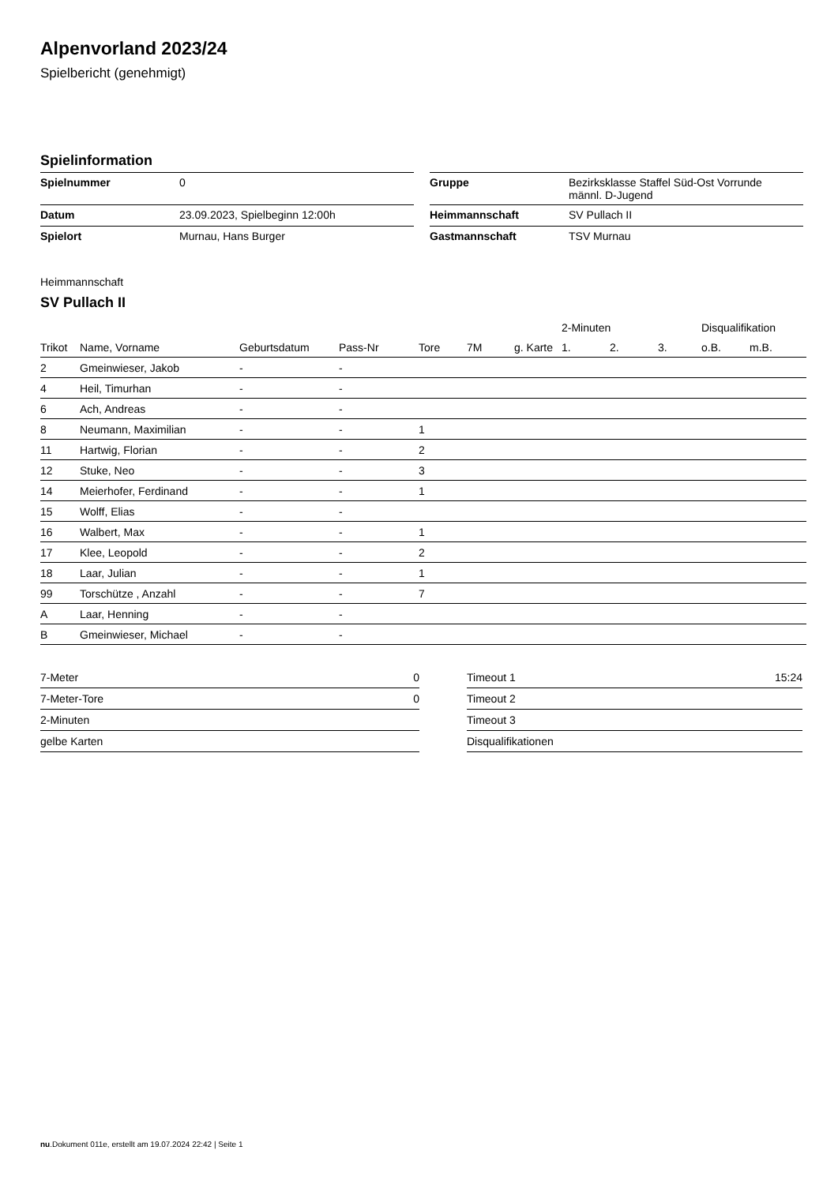Alpenvorland 2023/24
Spielbericht (genehmigt)
Spielinformation
| Spielnummer | 0 |
| Datum | 23.09.2023, Spielbeginn 12:00h |
| Spielort | Murnau, Hans Burger |
| Gruppe | Bezirksklasse Staffel Süd-Ost Vorrunde männl. D-Jugend |
| Heimmannschaft | SV Pullach II |
| Gastmannschaft | TSV Murnau |
Heimmannschaft
SV Pullach II
| | | | | | | | 2-Minuten | | | Disqualifikation | |
| --- | --- | --- | --- | --- | --- | --- | --- | --- | --- | --- | --- |
| Trikot | Name, Vorname | Geburtsdatum | Pass-Nr | Tore | 7M | g. Karte | 1. | 2. | 3. | o.B. | m.B. |
| 2 | Gmeinwieser, Jakob | - | - | | | | | | | | |
| 4 | Heil, Timurhan | - | - | | | | | | | | |
| 6 | Ach, Andreas | - | - | | | | | | | | |
| 8 | Neumann, Maximilian | - | - | 1 | | | | | | | |
| 11 | Hartwig, Florian | - | - | 2 | | | | | | | |
| 12 | Stuke, Neo | - | - | 3 | | | | | | | |
| 14 | Meierhofer, Ferdinand | - | - | 1 | | | | | | | |
| 15 | Wolff, Elias | - | - | | | | | | | | |
| 16 | Walbert, Max | - | - | 1 | | | | | | | |
| 17 | Klee, Leopold | - | - | 2 | | | | | | | |
| 18 | Laar, Julian | - | - | 1 | | | | | | | |
| 99 | Torschütze , Anzahl | - | - | 7 | | | | | | | |
| A | Laar, Henning | - | - | | | | | | | | |
| B | Gmeinwieser, Michael | - | - | | | | | | | | |
| 7-Meter | 0 |
| 7-Meter-Tore | 0 |
| 2-Minuten | |
| gelbe Karten | |
| Timeout 1 | 15:24 |
| Timeout 2 | |
| Timeout 3 | |
| Disqualifikationen | |
nu.Dokument 011e, erstellt am 19.07.2024 22:42 | Seite 1